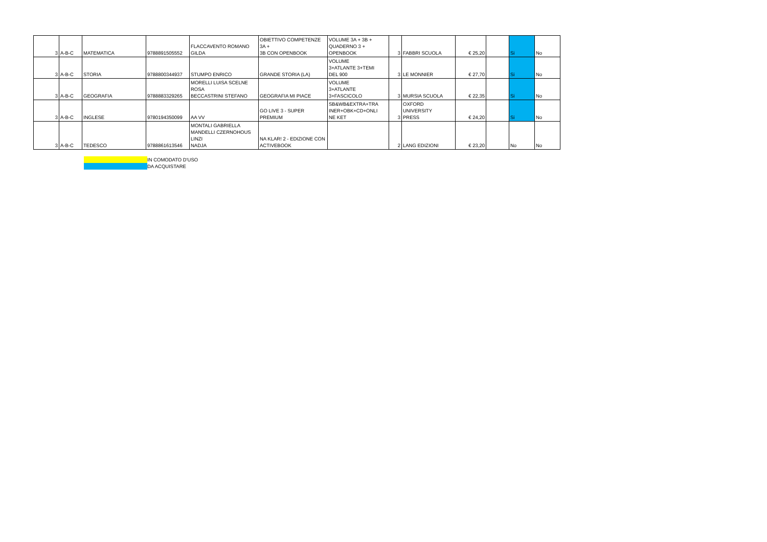| 3 | A-B-C | MATEMATICA | 9788891505552 | FLACCAVENTO ROMANO GILDA | OBIETTIVO COMPETENZE 3A + 3B CON OPENBOOK | VOLUME 3A + 3B + QUADERNO 3 + OPENBOOK | 3 | FABBRI SCUOLA | € 25,20 | | Si | No |
| 3 | A-B-C | STORIA | 9788800344937 | STUMPO ENRICO | GRANDE STORIA (LA) | VOLUME 3+ATLANTE 3+TEMI DEL 900 | 3 | LE MONNIER | € 27,70 | | Si | No |
| 3 | A-B-C | GEOGRAFIA | 9788883329265 | MORELLI LUISA SCELNE ROSA BECCASTRINI STEFANO | GEOGRAFIA MI PIACE | VOLUME 3+ATLANTE 3+FASCICOLO | 3 | MURSIA SCUOLA | € 22,35 | | Si | No |
| 3 | A-B-C | INGLESE | 9780194350099 | AA VV | GO LIVE 3 - SUPER PREMIUM | SB&WB&EXTRA+TRA INER+OBK+CD+ONLI NE KET | 3 | OXFORD UNIVERSITY PRESS | € 24,20 | | Si | No |
| 3 | A-B-C | TEDESCO | 9788861613546 | MONTALI GABRIELLA MANDELLI CZERNOHOUS LINZI NADJA | NA KLAR! 2 - EDIZIONE CON ACTIVEBOOK | | 2 | LANG EDIZIONI | € 23,20 | | No | No |
IN COMODATO D'USO
DA ACQUISTARE